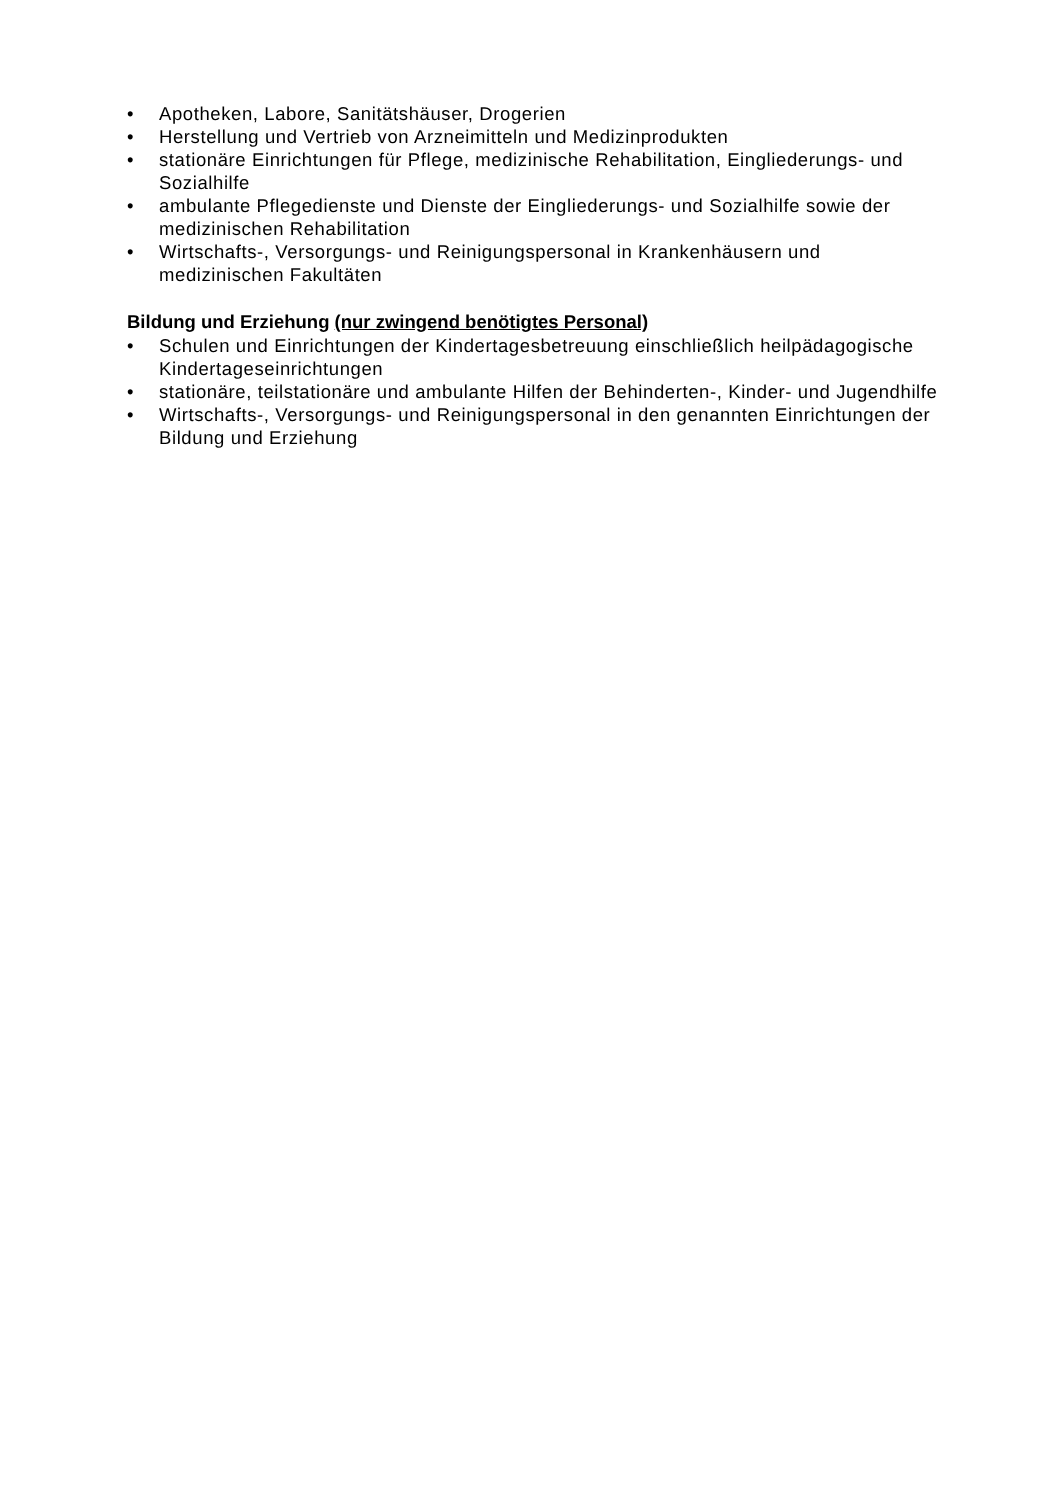• Apotheken, Labore, Sanitätshäuser, Drogerien
• Herstellung und Vertrieb von Arzneimitteln und Medizinprodukten
• stationäre Einrichtungen für Pflege, medizinische Rehabilitation, Eingliederungs- und Sozialhilfe
• ambulante Pflegedienste und Dienste der Eingliederungs- und Sozialhilfe sowie der medizinischen Rehabilitation
• Wirtschafts-, Versorgungs- und Reinigungspersonal in Krankenhäusern und medizinischen Fakultäten
Bildung und Erziehung (nur zwingend benötigtes Personal)
• Schulen und Einrichtungen der Kindertagesbetreuung einschließlich heilpädagogische Kindertageseinrichtungen
• stationäre, teilstationäre und ambulante Hilfen der Behinderten-, Kinder- und Jugendhilfe
• Wirtschafts-, Versorgungs- und Reinigungspersonal in den genannten Einrichtungen der Bildung und Erziehung